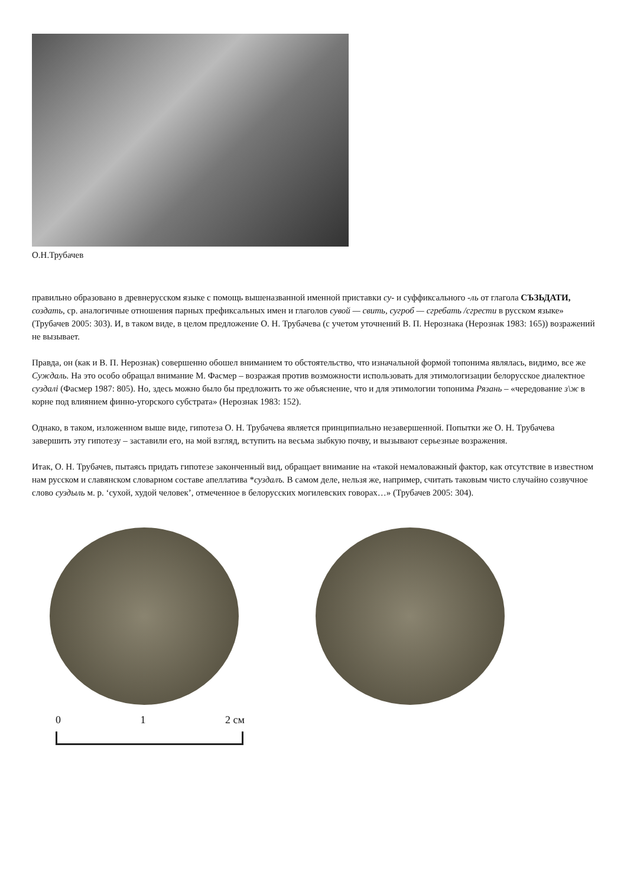О.Н.Трубачев
правильно образовано в древнерусском языке с помощь вышеназванной именной приставки су- и суффиксального -ль от глагола СЪЗЬДАТИ, создать, ср. аналогичные отношения парных префиксальных имен и глаголов сувой — свить, сугроб — сгребать /сгрести в русском языке» (Трубачев 2005: 303). И, в таком виде, в целом предложение О. Н. Трубачева (с учетом уточнений В. П. Нерознака (Нерознак 1983: 165)) возражений не вызывает.
Правда, он (как и В. П. Нерознак) совершенно обошел вниманием то обстоятельство, что изначальной формой топонима являлась, видимо, все же Суждаль. На это особо обращал внимание М. Фасмер – возражая против возможности использовать для этимологизации белорусское диалектное суздалі (Фасмер 1987: 805). Но, здесь можно было бы предложить то же объяснение, что и для этимологии топонима Рязань – «чередование з\ж в корне под влиянием финно-угорского субстрата» (Нерознак 1983: 152).
Однако, в таком, изложенном выше виде, гипотеза О. Н. Трубачева является принципиально незавершенной. Попытки же О. Н. Трубачева завершить эту гипотезу – заставили его, на мой взгляд, вступить на весьма зыбкую почву, и вызывают серьезные возражения.
Итак, О. Н. Трубачев, пытаясь придать гипотезе законченный вид, обращает внимание на «такой немаловажный фактор, как отсутствие в известном нам русском и славянском словарном составе апеллатива *суздалъ. В самом деле, нельзя же, например, считать таковым чисто случайно созвучное слово суздыль м. р. ‘сухой, худой человек’, отмеченное в белорусских могилевских говорах…» (Трубачев 2005: 304).
0 1 2 см